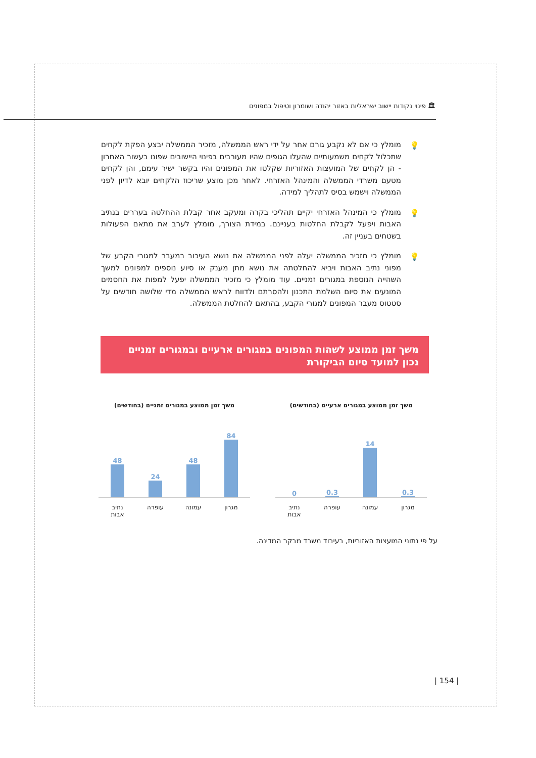🏛 פינוי נקודות יישוב ישראליות באזור יהודה ושומרון וטיפול במפונים
💡 מומלץ כי אם לא נקבע גורם אחר על ידי ראש הממשלה, מזכיר הממשלה יבצע הפקת לקחים שתכלול לקחים משמעותיים שהעלו הגופים שהיו מעורבים בפינוי היישובים שפונו בעשור האחרון - הן לקחים של המועצות האזוריות שקלטו את המפונים והיו בקשר ישיר עימם, והן לקחים מטעם משרדי הממשלה והמינהל האזרחי. לאחר מכן מוצע שריכוז הלקחים יובא לדיון לפני הממשלה וישמש בסיס לתהליך למידה.
💡 מומלץ כי המינהל האזרחי יקיים תהליכי בקרה ומעקב אחר קבלת ההחלטה בעררים בנתיב האבות ויפעל לקבלת החלטות בעניינם. במידת הצורך, מומלץ לערב את מתאם הפעולות בשטחים בעניין זה.
💡 מומלץ כי מזכיר הממשלה יעלה לפני הממשלה את נושא העיכוב במעבר למגורי הקבע של מפוני נתיב האבות ויביא להחלטתה את נושא מתן מענק או סיוע נוספים למפונים למשך השהייה הנוספת במגורים זמניים. עוד מומלץ כי מזכיר הממשלה יפעל למפות את החסמים המונעים את סיום השלמת התכנון ולהסרתם ולדווח לראש הממשלה מדי שלושה חודשים על סטטוס מעבר המפונים למגורי הקבע, בהתאם להחלטת הממשלה.
משך זמן ממוצע לשהות המפונים במגורים ארעיים ובמגורים זמניים נכון למועד סיום הביקורת
משך זמן ממוצע במגורים ארעיים (בחודשים)
0.3
14
0.3
0
מגרון עמונה עופרה נתיב אבות
משך זמן ממוצע במגורים זמניים (בחודשים)
84
48
24
48
מגרון עמונה עופרה נתיב אבות
על פי נתוני המועצות האזוריות, בעיבוד משרד מבקר המדינה.
| 154 |